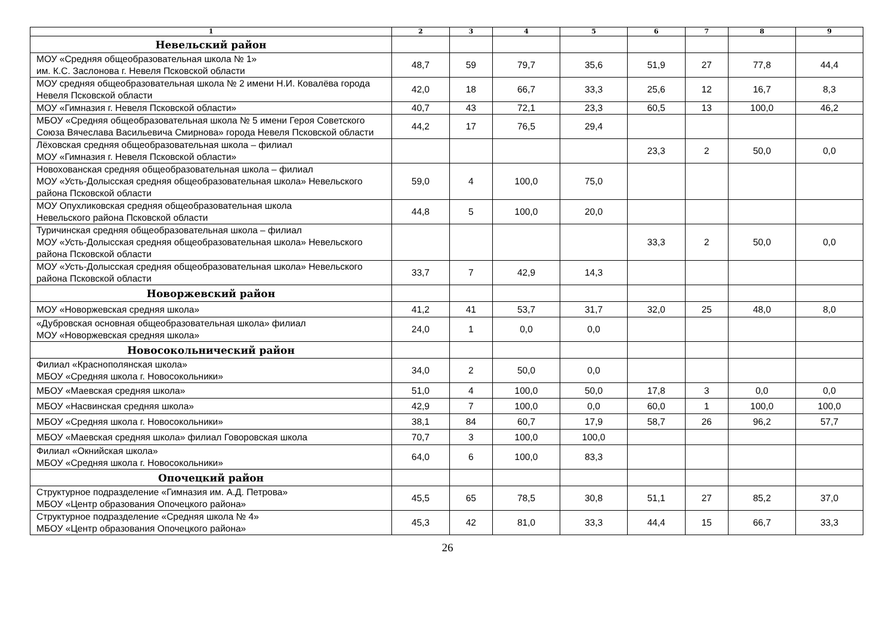| 1 | 2 | 3 | 4 | 5 | 6 | 7 | 8 | 9 |
| --- | --- | --- | --- | --- | --- | --- | --- | --- |
| Невельский район | | | | | | | | |
| МОУ «Средняя общеобразовательная школа № 1» им. К.С. Заслонова г. Невеля Псковской области | 48,7 | 59 | 79,7 | 35,6 | 51,9 | 27 | 77,8 | 44,4 |
| МОУ средняя общеобразовательная школа № 2 имени Н.И. Ковалёва города Невеля Псковской области | 42,0 | 18 | 66,7 | 33,3 | 25,6 | 12 | 16,7 | 8,3 |
| МОУ «Гимназия г. Невеля Псковской области» | 40,7 | 43 | 72,1 | 23,3 | 60,5 | 13 | 100,0 | 46,2 |
| МБОУ «Средняя общеобразовательная школа № 5 имени Героя Советского Союза Вячеслава Васильевича Смирнова» города Невеля Псковской области | 44,2 | 17 | 76,5 | 29,4 | | | | |
| Лёховская средняя общеобразовательная школа – филиал МОУ «Гимназия г. Невеля Псковской области» | | | | | 23,3 | 2 | 50,0 | 0,0 |
| Новохованская средняя общеобразовательная школа – филиал МОУ «Усть-Долысская средняя общеобразовательная школа» Невельского района Псковской области | 59,0 | 4 | 100,0 | 75,0 | | | | |
| МОУ Опухликовская средняя общеобразовательная школа Невельского района Псковской области | 44,8 | 5 | 100,0 | 20,0 | | | | |
| Туричинская средняя общеобразовательная школа – филиал МОУ «Усть-Долысская средняя общеобразовательная школа» Невельского района Псковской области | | | | | 33,3 | 2 | 50,0 | 0,0 |
| МОУ «Усть-Долысская средняя общеобразовательная школа» Невельского района Псковской области | 33,7 | 7 | 42,9 | 14,3 | | | | |
| Новоржевский район | | | | | | | | |
| МОУ «Новоржевская средняя школа» | 41,2 | 41 | 53,7 | 31,7 | 32,0 | 25 | 48,0 | 8,0 |
| «Дубровская основная общеобразовательная школа» филиал МОУ «Новоржевская средняя школа» | 24,0 | 1 | 0,0 | 0,0 | | | | |
| Новосокольнический район | | | | | | | | |
| Филиал «Краснополянская школа» МБОУ «Средняя школа г. Новосокольники» | 34,0 | 2 | 50,0 | 0,0 | | | | |
| МБОУ «Маевская средняя школа» | 51,0 | 4 | 100,0 | 50,0 | 17,8 | 3 | 0,0 | 0,0 |
| МБОУ «Насвинская средняя школа» | 42,9 | 7 | 100,0 | 0,0 | 60,0 | 1 | 100,0 | 100,0 |
| МБОУ «Средняя школа г. Новосокольники» | 38,1 | 84 | 60,7 | 17,9 | 58,7 | 26 | 96,2 | 57,7 |
| МБОУ «Маевская средняя школа» филиал Говоровская школа | 70,7 | 3 | 100,0 | 100,0 | | | | |
| Филиал «Окнийская школа» МБОУ «Средняя школа г. Новосокольники» | 64,0 | 6 | 100,0 | 83,3 | | | | |
| Опочецкий район | | | | | | | | |
| Структурное подразделение «Гимназия им. А.Д. Петрова» МБОУ «Центр образования Опочецкого района» | 45,5 | 65 | 78,5 | 30,8 | 51,1 | 27 | 85,2 | 37,0 |
| Структурное подразделение «Средняя школа № 4» МБОУ «Центр образования Опочецкого района» | 45,3 | 42 | 81,0 | 33,3 | 44,4 | 15 | 66,7 | 33,3 |
26